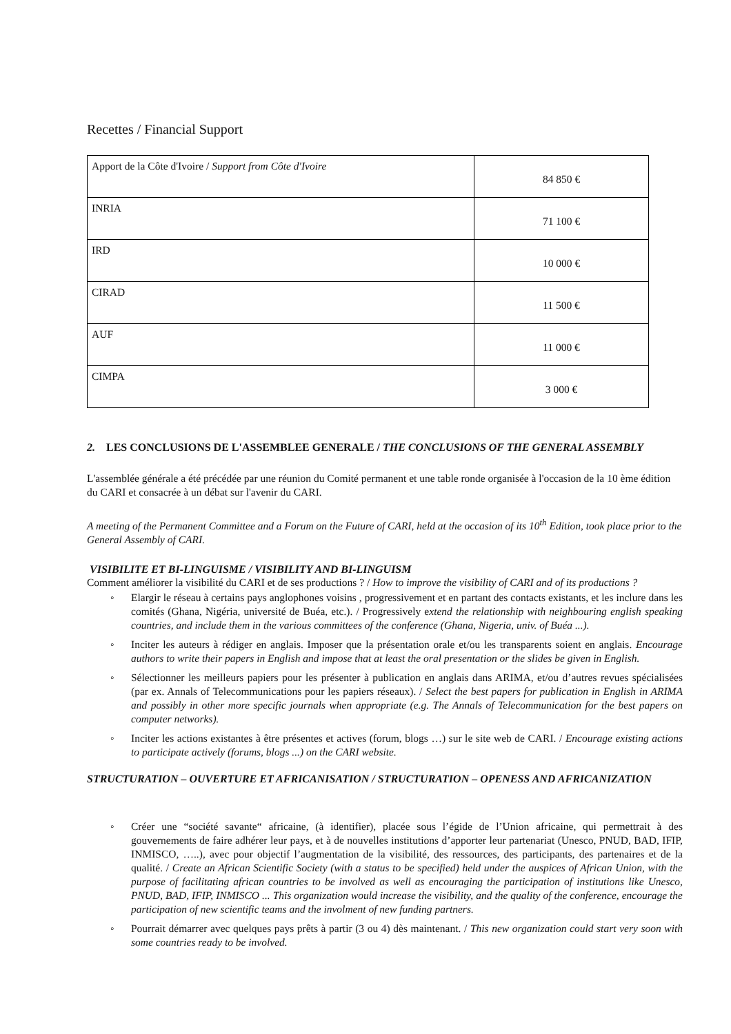Recettes / Financial Support
| Apport de la Côte d'Ivoire / Support from Côte d'Ivoire | 84 850 € |
| INRIA | 71 100 € |
| IRD | 10 000 € |
| CIRAD | 11 500 € |
| AUF | 11 000 € |
| CIMPA | 3 000 € |
2. LES CONCLUSIONS DE L'ASSEMBLEE GENERALE / THE CONCLUSIONS OF THE GENERAL ASSEMBLY
L'assemblée générale a été précédée par une réunion du Comité permanent et une table ronde organisée à l'occasion de la 10 ème édition du CARI et consacrée à un débat sur l'avenir du CARI.
A meeting of the Permanent Committee and a Forum on the Future of CARI, held at the occasion of its 10<sup>th</sup> Edition, took place prior to the General Assembly of CARI.
VISIBILITE ET BI-LINGUISME / VISIBILITY AND BI-LINGUISM
Comment améliorer la visibilité du CARI et de ses productions ? / How to improve the visibility of CARI and of its productions ?
Elargir le réseau à certains pays anglophones voisins , progressivement et en partant des contacts existants, et les inclure dans les comités (Ghana, Nigéria, université de Buéa, etc.). / Progressively extend the relationship with neighbouring english speaking countries, and include them in the various committees of the conference (Ghana, Nigeria, univ. of Buéa ...).
Inciter les auteurs à rédiger en anglais. Imposer que la présentation orale et/ou les transparents soient en anglais. Encourage authors to write their papers in English and impose that at least the oral presentation or the slides be given in English.
Sélectionner les meilleurs papiers pour les présenter à publication en anglais dans ARIMA, et/ou d’autres revues spécialisées (par ex. Annals of Telecommunications pour les papiers réseaux). / Select the best papers for publication in English in ARIMA and possibly in other more specific journals when appropriate (e.g. The Annals of Telecommunication for the best papers on computer networks).
Inciter les actions existantes à être présentes et actives (forum, blogs …) sur le site web de CARI. / Encourage existing actions to participate actively (forums, blogs ...) on the CARI website.
STRUCTURATION – OUVERTURE ET AFRICANISATION / STRUCTURATION – OPENESS AND AFRICANIZATION
Créer une “société savante“ africaine, (à identifier), placée sous l’égide de l’Union africaine, qui permettrait à des gouvernements de faire adhérer leur pays, et à de nouvelles institutions d’apporter leur partenariat (Unesco, PNUD, BAD, IFIP, INMISCO, …..), avec pour objectif l’augmentation de la visibilité, des ressources, des participants, des partenaires et de la qualité. / Create an African Scientific Society (with a status to be specified) held under the auspices of African Union, with the purpose of facilitating african countries to be involved as well as encouraging the participation of institutions like Unesco, PNUD, BAD, IFIP, INMISCO ... This organization would increase the visibility, and the quality of the conference, encourage the participation of new scientific teams and the involment of new funding partners.
Pourrait démarrer avec quelques pays prêts à partir (3 ou 4) dès maintenant. / This new organization could start very soon with some countries ready to be involved.